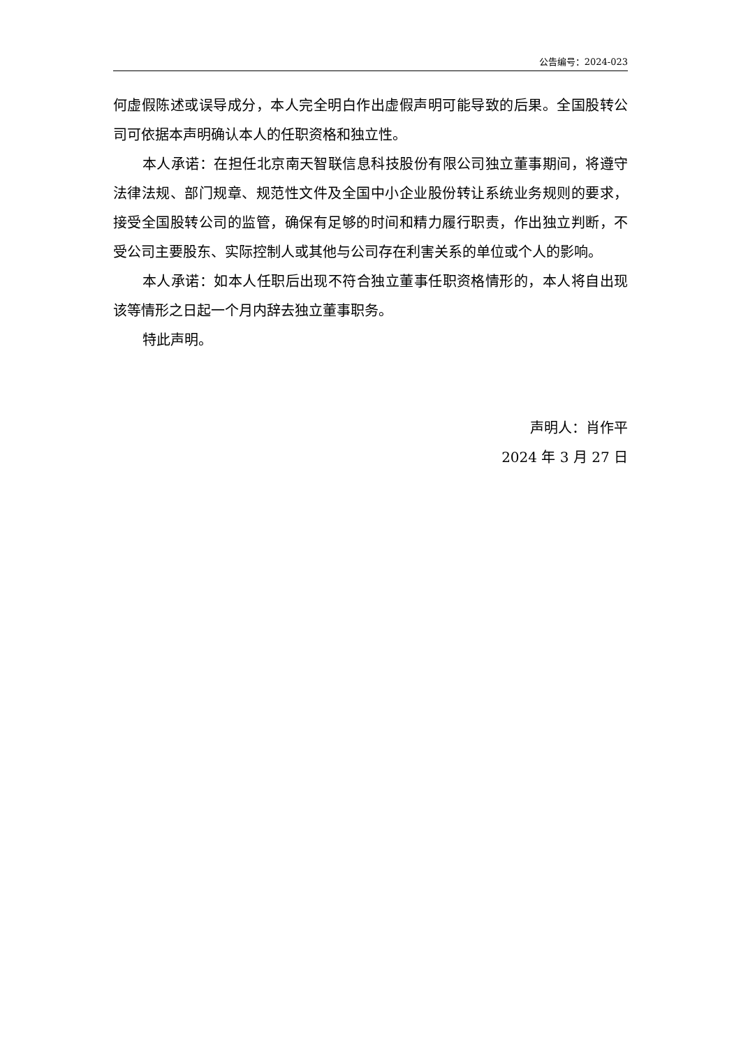公告编号：2024-023
何虚假陈述或误导成分，本人完全明白作出虚假声明可能导致的后果。全国股转公司可依据本声明确认本人的任职资格和独立性。
本人承诺：在担任北京南天智联信息科技股份有限公司独立董事期间，将遵守法律法规、部门规章、规范性文件及全国中小企业股份转让系统业务规则的要求，接受全国股转公司的监管，确保有足够的时间和精力履行职责，作出独立判断，不受公司主要股东、实际控制人或其他与公司存在利害关系的单位或个人的影响。
本人承诺：如本人任职后出现不符合独立董事任职资格情形的，本人将自出现该等情形之日起一个月内辞去独立董事职务。
特此声明。
声明人：肖作平
2024 年 3 月 27 日